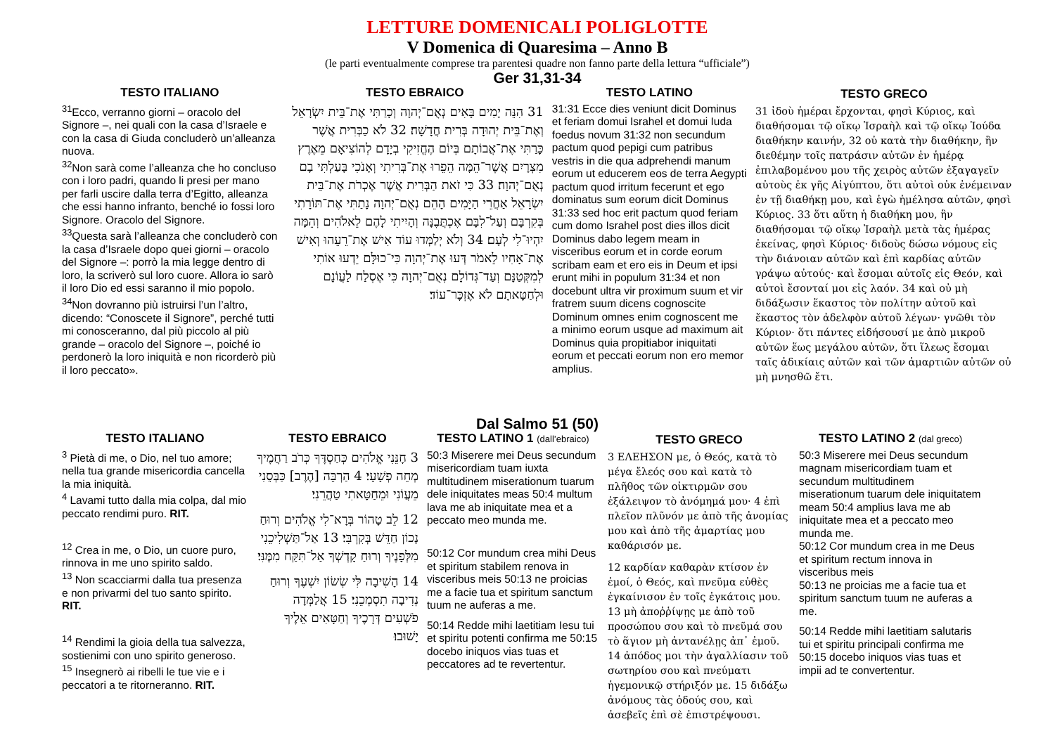LETTURE DOMENICALI POLIGLOTTE
V Domenica di Quaresima – Anno B
(le parti eventualmente comprese tra parentesi quadre non fanno parte della lettura “ufficiale”)
Ger 31,31-34
TESTO ITALIANO
<sup>31</sup> Ecco, verranno giorni – oracolo del Signore –, nei quali con la casa d’Israele e con la casa di Giuda concluderò un’alleanza nuova.
<sup>32</sup> Non sarà come l’alleanza che ho concluso con i loro padri, quando li presi per mano per farli uscire dalla terra d’Egitto, alleanza che essi hanno infranto, benché io fossi loro Signore. Oracolo del Signore.
<sup>33</sup> Questa sarà l’alleanza che concluderò con la casa d’Israele dopo quei giorni – oracolo del Signore –: porrò la mia legge dentro di loro, la scriverò sul loro cuore. Allora io sarò il loro Dio ed essi saranno il mio popolo. <sup>34</sup>Non dovranno più istruirsi l’un l’altro, dicendo: “Conoscete il Signore”, perché tutti mi conosceranno, dal più piccolo al più grande – oracolo del Signore –, poiché io perdonerò la loro iniquità e non ricorderò più il loro peccato».
TESTO EBRAICO
31 הִנֵּה יָמִים בָּאִים נְאֻם־יְהוָה וְכָרַתִּי אֶת־בֵּית יִשְׂרָאֵל וְאֶת־בֵּית יְהוּדָה בְּרִית חֲדָשָׁה׃ 32 לֹא כַבְּרִית אֲשֶׁר כָּרַתִּי אֶת־אֲבוֹתָם בְּיוֹם הֶחֱזִיקִי בְיָדָם לְהוֹצִיאָם מֵאֶרֶץ מִצְרָיִם אֲשֶׁר־הֵמָּה הֵפֵרוּ אֶת־בְּרִיתִי וְאָנֹכִי בָּעַלְתִּי בָם נְאֻם־יְהוָה׃ 33 כִּי זֹאת הַבְּרִית אֲשֶׁר אֶכְרֹת אֶת־בֵּית יִשְׂרָאֵל אַחֲרֵי הַיָּמִים הָהֵם נְאֻם־יְהוָה נָתַתִּי אֶת־תּוֹרָתִי בְּקִרְבָּם וְעַל־לִבָּם אֶכְתֲּבֶנָּה וְהָיִיתִי לָהֶם לֵאלֹהִים וְהֵמָּה יִהְיוּ־לִי לְעָם׃ 34 וְלֹא יְלַמְּדוּ עוֹד אִישׁ אֶת־רֵעֵהוּ וְאִישׁ אֶת־אָחִיו לֵאמֹר דְּעוּ אֶת־יְהוָה כִּי־כוּלָּם יֵדְעוּ אוֹתִי לְמִקְּטַנָּם וְעַד־גְּדוֹלָם נְאֻם־יְהוָה כִּי אֶסְלַח לַעֲוֹנָם וּלְחַטָּאתָם לֹא אֶזְכָּר־עוֹד׃
TESTO LATINO
31:31 Ecce dies veniunt dicit Dominus et feriam domui Israhel et domui Iuda foedus novum 31:32 non secundum pactum quod pepigi cum patribus vestris in die qua adprehendi manum eorum ut educerem eos de terra Aegypti pactum quod irritum fecerunt et ego dominatus sum eorum dicit Dominus 31:33 sed hoc erit pactum quod feriam cum domo Israhel post dies illos dicit Dominus dabo legem meam in visceribus eorum et in corde eorum scribam eam et ero eis in Deum et ipsi erunt mihi in populum 31:34 et non docebunt ultra vir proximum suum et vir fratrem suum dicens cognoscite Dominum omnes enim cognoscent me a minimo eorum usque ad maximum ait Dominus quia propitiabor iniquitati eorum et peccati eorum non ero memor amplius.
TESTO GRECO
31 ἰδοὺ ἡμέραι ἔρχονται, φησὶ Κύριος, καὶ διαθήσομαι τῷ οἴκῳ Ἰσραὴλ καὶ τῷ οἴκῳ Ἰούδα διαθήκην καινήν, 32 οὐ κατὰ τὴν διαθήκην, ἣν διεθέμην τοῖς πατράσιν αὐτῶν ἐν ἡμέρᾳ ἐπιλαβομένου μου τῆς χειρὸς αὐτῶν ἐξαγαγεῖν αὐτοὺς ἐκ γῆς Αἰγύπτου, ὅτι αὐτοὶ οὐκ ἐνέμειναν ἐν τῇ διαθήκῃ μου, καὶ ἐγὼ ἠμέλησα αὐτῶν, φησὶ Κύριος. 33 ὅτι αὕτη ἡ διαθήκη μου, ἣν διαθήσομαι τῷ οἴκῳ Ἰσραὴλ μετὰ τὰς ἡμέρας ἐκείνας, φησὶ Κύριος· διδοὺς δώσω νόμους εἰς τὴν διάνοιαν αὐτῶν καὶ ἐπὶ καρδίας αὐτῶν γράψω αὐτούς· καὶ ἔσομαι αὐτοῖς εἰς Θεόν, καὶ αὐτοὶ ἔσονταί μοι εἰς λαόν. 34 καὶ οὐ μὴ διδάξωσιν ἕκαστος τὸν πολίτην αὐτοῦ καὶ ἕκαστος τὸν ἀδελφὸν αὐτοῦ λέγων· γνῶθι τὸν Κύριον· ὅτι πάντες εἰδήσουσί με ἀπὸ μικροῦ αὐτῶν ἕως μεγάλου αὐτῶν, ὅτι ἵλεως ἔσομαι ταῖς ἀδικίαις αὐτῶν καὶ τῶν ἁμαρτιῶν αὐτῶν οὐ μὴ μνησθῶ ἔτι.
Dal Salmo 51 (50)
TESTO ITALIANO
<sup>3</sup> Pietà di me, o Dio, nel tuo amore; nella tua grande misericordia cancella la mia iniquità.
<sup>4</sup> Lavami tutto dalla mia colpa, dal mio peccato rendimi puro. RIT.
<sup>12</sup> Crea in me, o Dio, un cuore puro, rinnova in me uno spirito saldo.
<sup>13</sup> Non scacciarmi dalla tua presenza e non privarmi del tuo santo spirito. RIT.
<sup>14</sup> Rendimi la gioia della tua salvezza, sostienimi con uno spirito generoso.
<sup>15</sup> Insegnerò ai ribelli le tue vie e i peccatori a te ritorneranno. RIT.
TESTO EBRAICO
3 חָנֵּנִי אֱלֹהִים כְּחַסְדֶּךָ כְּרֹב רַחֲמֶיךָ מְחֵה פְשָׁעָי׃ 4 הַרְבֵּה [הֶרֶב] כַּבְּסֵנִי מֵעֲוֹנִי וּמֵחַטָּאתִי טַהֲרֵנִי׃
12 לֵב טָהוֹר בְּרָא־לִי אֱלֹהִים וְרוּחַ נָכוֹן חַדֵּשׁ בְּקִרְבִּי׃ 13 אַל־תַּשְׁלִיכֵנִי מִלְּפָנֶיךָ וְרוּחַ קָדְשְׁךָ אַל־תִּקַּח מִמֶּנִּי׃
14 הָשִׁיבָה לִּי שְׂשׂוֹן יִשְׁעֶךָ וְרוּחַ נְדִיבָה תִסְמְכֵנִי׃ 15 אֲלַמְּדָה פֹשְׁעִים דְּרָכֶיךָ וְחַטָּאִים אֵלֶיךָ יָשׁוּבוּ׃
TESTO LATINO 1 (dall’ebraico)
50:3 Miserere mei Deus secundum misericordiam tuam iuxta multitudinem miserationum tuarum dele iniquitates meas 50:4 multum lava me ab iniquitate mea et a peccato meo munda me.
50:12 Cor mundum crea mihi Deus et spiritum stabilem renova in visceribus meis 50:13 ne proicias me a facie tua et spiritum sanctum tuum ne auferas a me.
50:14 Redde mihi laetitiam Iesu tui et spiritu potenti confirma me 50:15 docebo iniquos vias tuas et peccatores ad te revertentur.
TESTO GRECO
3 ΕΛΕΗΣΟΝ με, ὁ Θεός, κατὰ τὸ μέγα ἔλεός σου καὶ κατὰ τὸ πλῆθος τῶν οἰκτιρμῶν σου ἐξάλειψον τὸ ἀνόμημά μου· 4 ἐπὶ πλεῖον πλῦνόν με ἀπὸ τῆς ἀνομίας μου καὶ ἀπὸ τῆς ἁμαρτίας μου καθάρισόν με.
12 καρδίαν καθαρὰν κτίσον ἐν ἐμοί, ὁ Θεός, καὶ πνεῦμα εὐθὲς ἐγκαίνισον ἐν τοῖς ἐγκάτοις μου. 13 μὴ ἀποῤῥίψῃς με ἀπὸ τοῦ προσώπου σου καὶ τὸ πνεῦμά σου τὸ ἅγιον μὴ ἀντανέλῃς ἀπ᾿ ἐμοῦ.
14 ἀπόδος μοι τὴν ἀγαλλίασιν τοῦ σωτηρίου σου καὶ πνεύματι ἡγεμονικῷ στήριξόν με. 15 διδάξω ἀνόμους τὰς ὁδούς σου, καὶ ἀσεβεῖς ἐπὶ σὲ ἐπιστρέψουσι.
TESTO LATINO 2 (dal greco)
50:3 Miserere mei Deus secundum magnam misericordiam tuam et secundum multitudinem miserationum tuarum dele iniquitatem meam 50:4 amplius lava me ab iniquitate mea et a peccato meo munda me.
50:12 Cor mundum crea in me Deus et spiritum rectum innova in visceribus meis
50:13 ne proicias me a facie tua et spiritum sanctum tuum ne auferas a me.
50:14 Redde mihi laetitiam salutaris tui et spiritu principali confirma me 50:15 docebo iniquos vias tuas et impii ad te convertentur.